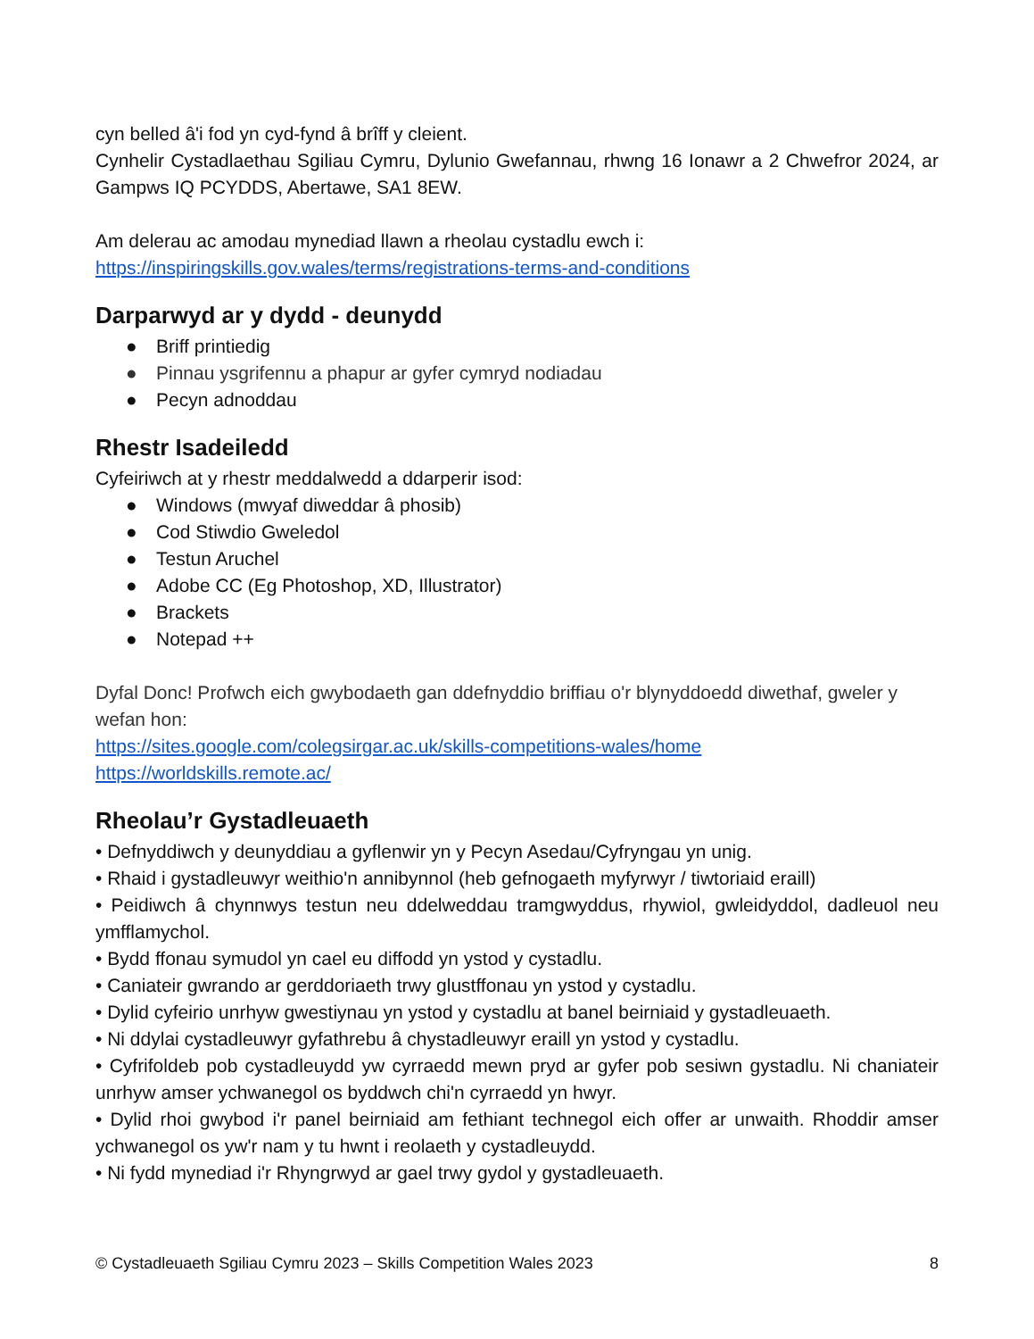cyn belled â'i fod yn cyd-fynd â brîff y cleient.
Cynhelir Cystadlaethau Sgiliau Cymru, Dylunio Gwefannau, rhwng 16 Ionawr a 2 Chwefror 2024, ar Gampws IQ PCYDDS, Abertawe, SA1 8EW.
Am delerau ac amodau mynediad llawn a rheolau cystadlu ewch i:
https://inspiringskills.gov.wales/terms/registrations-terms-and-conditions
Darparwyd ar y dydd - deunydd
● Briff printiedig
● Pinnau ysgrifennu a phapur ar gyfer cymryd nodiadau
● Pecyn adnoddau
Rhestr Isadeiledd
Cyfeiriwch at y rhestr meddalwedd a ddarperir isod:
● Windows (mwyaf diweddar â phosib)
● Cod Stiwdio Gweledol
● Testun Aruchel
● Adobe CC (Eg Photoshop, XD, Illustrator)
● Brackets
● Notepad ++
Dyfal Donc! Profwch eich gwybodaeth gan ddefnyddio briffiau o'r blynyddoedd diwethaf, gweler y wefan hon:
https://sites.google.com/colegsirgar.ac.uk/skills-competitions-wales/home
https://worldskills.remote.ac/
Rheolau’r Gystadleuaeth
• Defnyddiwch y deunyddiau a gyflenwir yn y Pecyn Asedau/Cyfryngau yn unig.
• Rhaid i gystadleuwyr weithio'n annibynnol (heb gefnogaeth myfyrwyr / tiwtoriaid eraill)
• Peidiwch â chynnwys testun neu ddelweddau tramgwyddus, rhywiol, gwleidyddol, dadleuol neu ymfflamychol.
• Bydd ffonau symudol yn cael eu diffodd yn ystod y cystadlu.
• Caniateir gwrando ar gerddoriaeth trwy glustffonau yn ystod y cystadlu.
• Dylid cyfeirio unrhyw gwestiynau yn ystod y cystadlu at banel beirniaid y gystadleuaeth.
• Ni ddylai cystadleuwyr gyfathrebu â chystadleuwyr eraill yn ystod y cystadlu.
• Cyfrifoldeb pob cystadleuydd yw cyrraedd mewn pryd ar gyfer pob sesiwn gystadlu. Ni chaniateir unrhyw amser ychwanegol os byddwch chi'n cyrraedd yn hwyr.
• Dylid rhoi gwybod i'r panel beirniaid am fethiant technegol eich offer ar unwaith. Rhoddir amser ychwanegol os yw'r nam y tu hwnt i reolaeth y cystadleuydd.
• Ni fydd mynediad i'r Rhyngrwyd ar gael trwy gydol y gystadleuaeth.
© Cystadleuaeth Sgiliau Cymru 2023 – Skills Competition Wales 2023 8